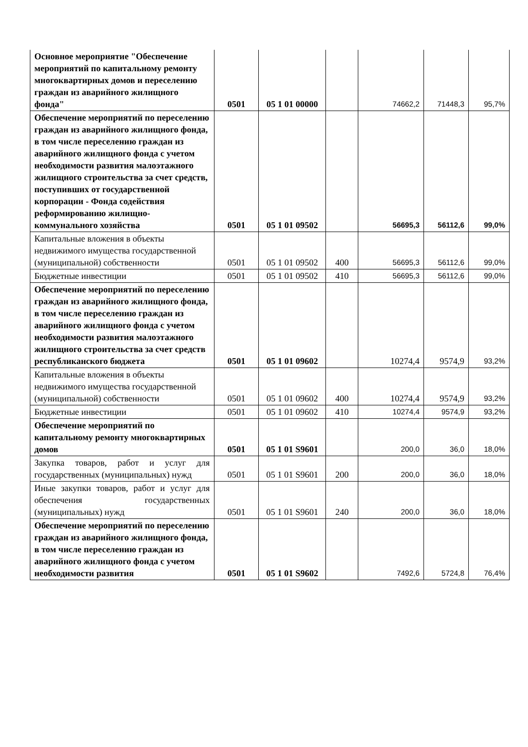| Основное мероприятие "Обеспечение мероприятий по капитальному ремонту многоквартирных домов и переселению граждан из аварийного жилищного фонда" | 0501 | 05 1 01 00000 | | 74662,2 | 71448,3 | 95,7% |
| Обеспечение мероприятий по переселению граждан из аварийного жилищного фонда, в том числе переселению граждан из аварийного жилищного фонда с учетом необходимости развития малоэтажного жилищного строительства за счет средств, поступивших от государственной корпорации - Фонда содействия реформированию жилищно-коммунального хозяйства | 0501 | 05 1 01 09502 | | 56695,3 | 56112,6 | 99,0% |
| Капитальные вложения в объекты недвижимого имущества государственной (муниципальной) собственности | 0501 | 05 1 01 09502 | 400 | 56695,3 | 56112,6 | 99,0% |
| Бюджетные инвестиции | 0501 | 05 1 01 09502 | 410 | 56695,3 | 56112,6 | 99,0% |
| Обеспечение мероприятий по переселению граждан из аварийного жилищного фонда, в том числе переселению граждан из аварийного жилищного фонда с учетом необходимости развития малоэтажного жилищного строительства за счет средств республиканского бюджета | 0501 | 05 1 01 09602 | | 10274,4 | 9574,9 | 93,2% |
| Капитальные вложения в объекты недвижимого имущества государственной (муниципальной) собственности | 0501 | 05 1 01 09602 | 400 | 10274,4 | 9574,9 | 93,2% |
| Бюджетные инвестиции | 0501 | 05 1 01 09602 | 410 | 10274,4 | 9574,9 | 93,2% |
| Обеспечение мероприятий по капитальному ремонту многоквартирных домов | 0501 | 05 1 01 S9601 | | 200,0 | 36,0 | 18,0% |
| Закупка товаров, работ и услуг для государственных (муниципальных) нужд | 0501 | 05 1 01 S9601 | 200 | 200,0 | 36,0 | 18,0% |
| Иные закупки товаров, работ и услуг для обеспечения государственных (муниципальных) нужд | 0501 | 05 1 01 S9601 | 240 | 200,0 | 36,0 | 18,0% |
| Обеспечение мероприятий по переселению граждан из аварийного жилищного фонда, в том числе переселению граждан из аварийного жилищного фонда с учетом необходимости развития | 0501 | 05 1 01 S9602 | | 7492,6 | 5724,8 | 76,4% |